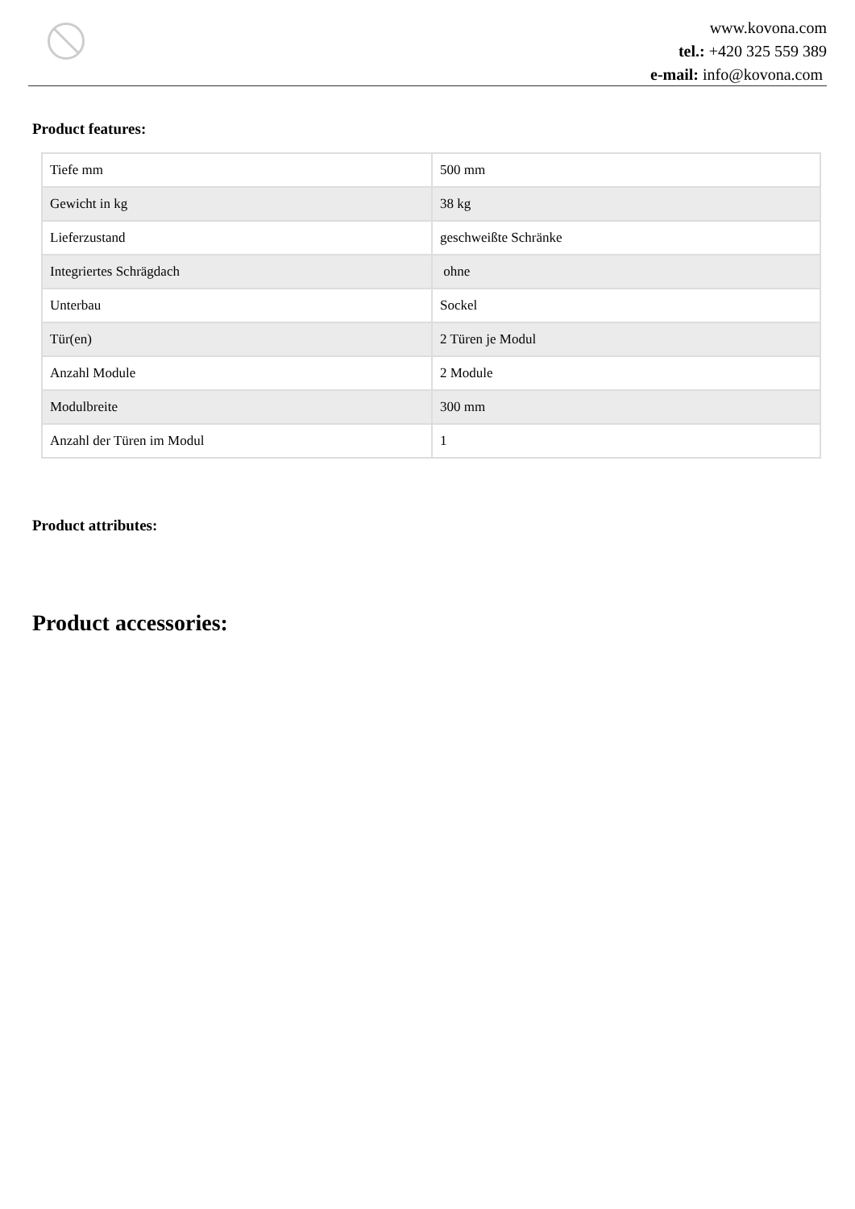www.kovona.com
tel.: +420 325 559 389
e-mail: info@kovona.com
Product features:
| Tiefe mm | 500 mm |
| Gewicht in kg | 38 kg |
| Lieferzustand | geschweißte Schränke |
| Integriertes Schrägdach | ohne |
| Unterbau | Sockel |
| Tür(en) | 2 Türen je Modul |
| Anzahl Module | 2 Module |
| Modulbreite | 300 mm |
| Anzahl der Türen im Modul | 1 |
Product attributes:
Product accessories: